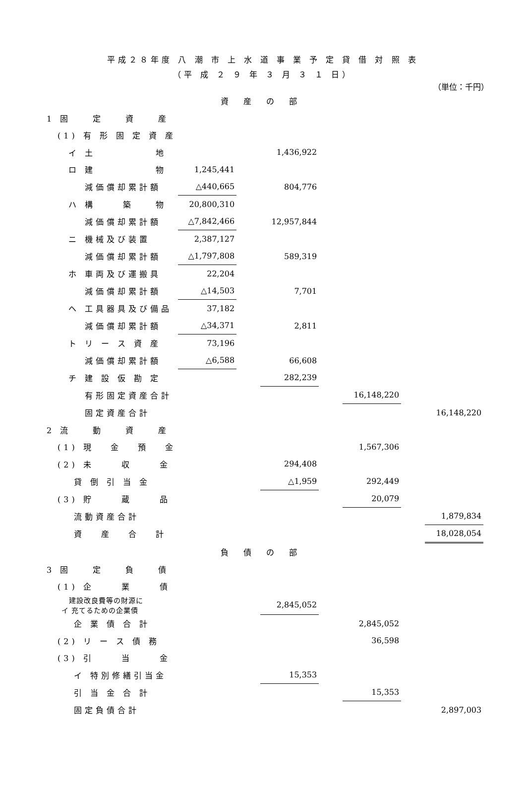平成２８年度 八 潮 市 上 水 道 事 業 予 定 貸 借 対 照 表
（平 成 ２ ９ 年 ３ 月 ３ １ 日）
（単位：千円）
| 資産の部 | | | | | | | | |
| 1 固 定 資 産 | | | | | | | | |
| (1) 有 形 固 定 資 産 | | | | | | | | |
| イ 土 地 | | | 1,436,922 | | | | | |
| ロ 建 物 | 1,245,441 | | | | | | | |
| 減価償却累計額 | △440,665 | | 804,776 | | | | | |
| ハ 構 築 物 | 20,800,310 | | | | | | | |
| 減価償却累計額 | △7,842,466 | | 12,957,844 | | | | | |
| ニ 機械及び装置 | 2,387,127 | | | | | | | |
| 減価償却累計額 | △1,797,808 | | 589,319 | | | | | |
| ホ 車両及び運搬具 | 22,204 | | | | | | | |
| 減価償却累計額 | △14,503 | | 7,701 | | | | | |
| ヘ 工具器具及び備品 | 37,182 | | | | | | | |
| 減価償却累計額 | △34,371 | | 2,811 | | | | | |
| ト リ ー ス 資 産 | 73,196 | | | | | | | |
| 減価償却累計額 | △6,588 | | 66,608 | | | | | |
| チ 建 設 仮 勘 定 | | | 282,239 | | | | | |
| 有形固定資産合計 | | | | | 16,148,220 | | | |
| 固定資産合計 | | | | | | | 16,148,220 | |
| 2 流 動 資 産 | | | | | | | | |
| (1) 現 金 預 金 | | | | | 1,567,306 | | | |
| (2) 未 収 金 | | | 294,408 | | | | | |
| 貸 倒 引 当 金 | | | △1,959 | | 292,449 | | | |
| (3) 貯 蔵 品 | | | | | 20,079 | | | |
| 流動資産合計 | | | | | | | 1,879,834 | |
| 資 産 合 計 | | | | | | | 18,028,054 | |
| 負債の部 | | | | | | | | |
| 3 固 定 負 債 | | | | | | | | |
| (1) 企 業 債 | | | | | | | | |
| 建設改良費等の財源に イ 充てるための企業債 | | | 2,845,052 | | | | | |
| 企 業 債 合 計 | | | | | 2,845,052 | | | |
| (2) リ ー ス 債 務 | | | | | 36,598 | | | |
| (3) 引 当 金 | | | | | | | | |
| イ 特別修繕引当金 | | | 15,353 | | | | | |
| 引 当 金 合 計 | | | | | 15,353 | | | |
| 固定負債合計 | | | | | | | 2,897,003 | |